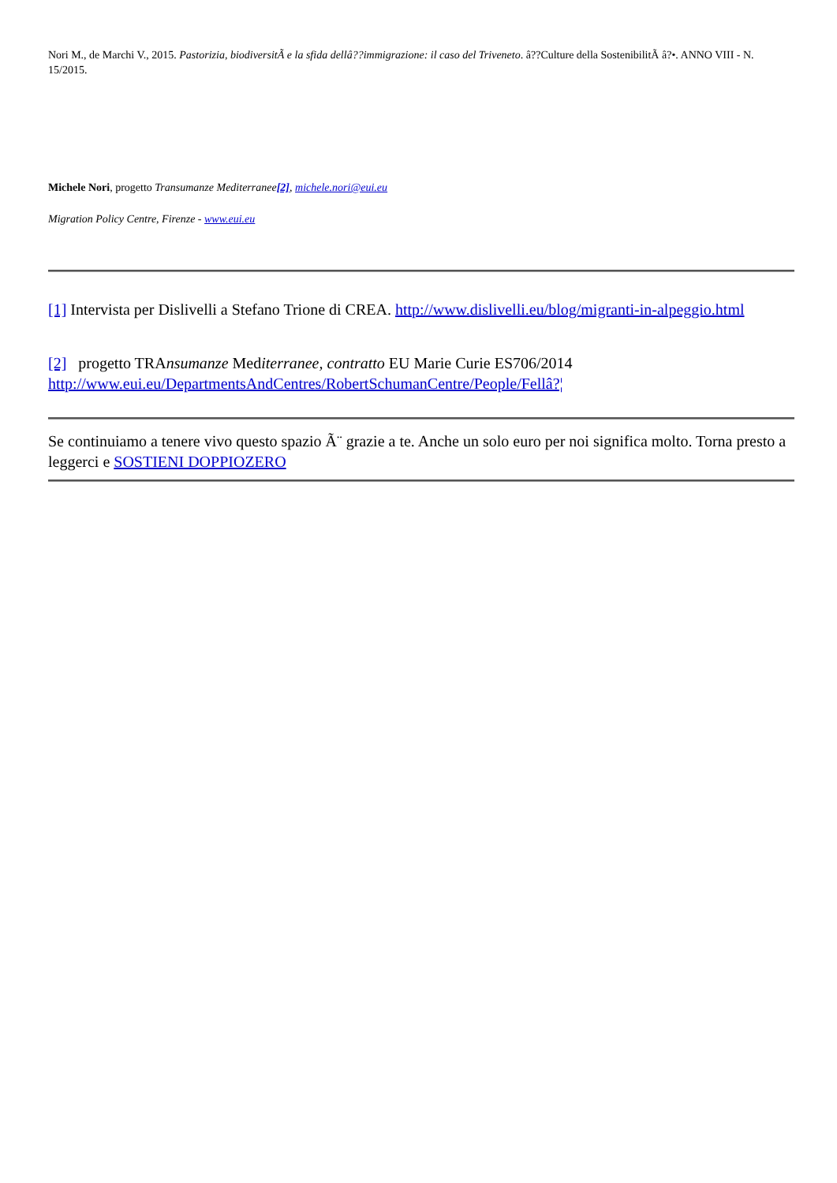Nori M., de Marchi V., 2015. Pastorizia, biodiversitÃ e la sfida dellâ??immigrazione: il caso del Triveneto. â??Culture della SostenibilitÃ â?•. ANNO VIII - N. 15/2015.
Michele Nori, progetto Transumanze Mediterranee[2], michele.nori@eui.eu
Migration Policy Centre, Firenze - www.eui.eu
[1] Intervista per Dislivelli a Stefano Trione di CREA. http://www.dislivelli.eu/blog/migranti-in-alpeggio.html
[2] progetto TRAnsumanze Mediterranee, contratto EU Marie Curie ES706/2014
http://www.eui.eu/DepartmentsAndCentres/RobertSchumanCentre/People/Fellâ?¦
Se continuiamo a tenere vivo questo spazio Ã¨ grazie a te. Anche un solo euro per noi significa molto. Torna presto a leggerci e SOSTIENI DOPPIOZERO